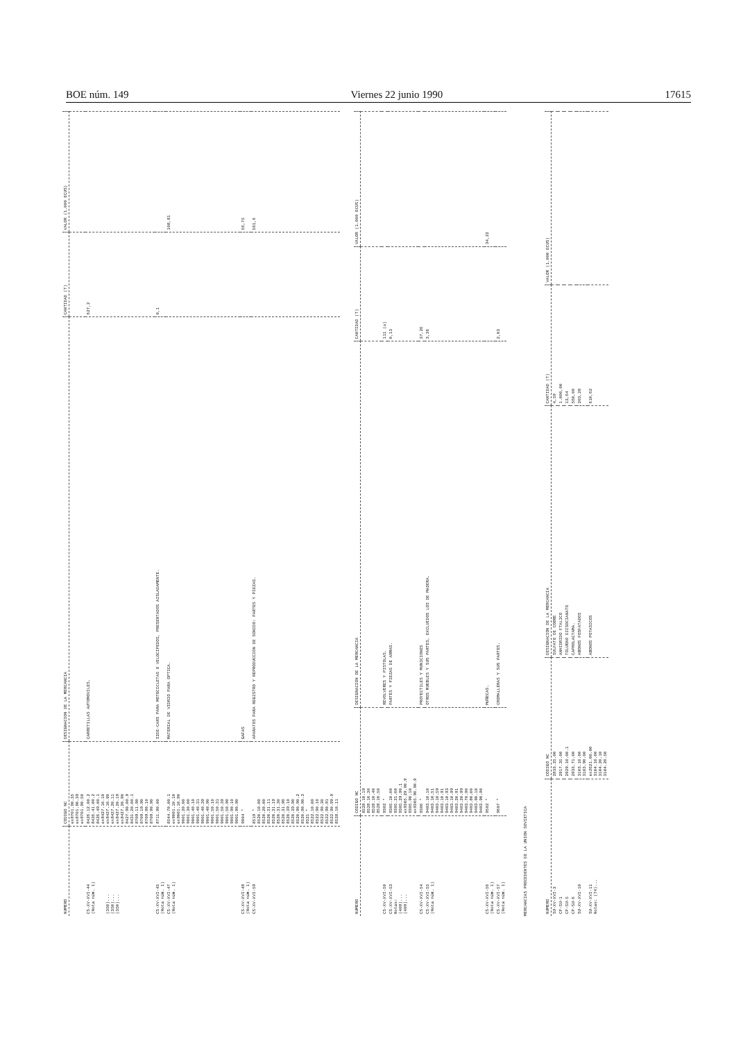BOE núm. 149 Viernes 22 junio 1990 17615
| NUMERO | CODIGO NC | DESIGNACION DE LA MERCANCIA | CANTIDAD (T) | VALOR (1.000 ECUS) |
| --- | --- | --- | --- | --- |
| | ex8701.90.35 ex8701.90.39 ex8701.90.50 | | | |
| CS-XV-XVI-44 (Nota núm. 1) (350)... (350)... (350)... | 8426.12.00.2 8426.41.00.2 8426.49.00.1 ex8427.10.10 ex8427.10.90 ex8427.20.11 ex8427.20.19 ex8427.20.90 8427.90.00.9 8431.20.00.1 8709.11.90 8709.19.90 8709.90.10 8709.90.90 | CARRETILLAS AUTOMOVILES. | 627,2 | |
| CS-XV-XVI-45 (Nota núm. 1) | 8711.90.00 | SIDE-CARS PARA MOTOCICLETAS O VELOCIPEDOS, PRESENTADOS AISLADAMENTE. | 0,1 | |
| CS-XV-XVI-47 (Nota núm. 1) | 8544.70.00.1 ex9001.10.10 ex9001.10.90 9001.20.00 9001.30.00 9001.40.10 9001.40.31 9001.40.39 9001.40.90 9001.50.10 9001.50.31 9001.50.39 9001.50.90 9001.90.10 9001.90.90 | MATERIAL DE VIDRIO PARA OPTICA. | | 108,81 |
| CS-XV-XVI-48 (Nota núm. 1) | 9004 * | GAFAS | | 56,75 |
| CS-XV-XVI-59 | 8519 * 8520.10.00 8520.20.00 8520.31.11 8520.31.19 8520.31.30 8520.31.90 8520.39.10 8520.39.90 8520.90.90.2 8520.90.90.3 8521 * 8522.10.00 8522.90.10 8522.90.30 8522.90.91 8522.90.99.9 8528.10.11 | APARATOS PARA REGISTRO Y REPRODUCCION DE SONIDO: PARTES Y PIEZAS. | | 561,6 |
| NUMERO | CODIGO NC | DESIGNACION DE LA MERCANCIA | CANTIDAD (T) | VALOR (1.000 ECUS) |
| --- | --- | --- | --- | --- |
| | 8528.10.19 8528.10.30 8528.10.40 8528.10.50 | | | |
| CS-XV-XVI-50 | 9302 * | REVOLVERES Y PISTOLAS. | 111 (u) | |
| CS-XV-XVI-53 Notas: (409)... (409)... | 9305.10.00 9305.21.00 9305.29.90.1 ex9305.29.90.9 9305.90.10 ex9305.90.90.9 | PARTES Y PIEZAS DE ARMAS. | 0,13 | |
| CS-XV-XVI-54 | 9306 * | PROYECTILES Y MUNICIONES | 37,26 | |
| CS-XV-XVI-55 (Nota núm. 1) | 9403.10.10 9403.10.51 9403.10.59 9403.10.91 9403.10.93 9403.10.99 9403.20.91 9403.20.99 9403.70.90 9403.80.00 9403.90.10 9403.90.90 | OTROS MUEBLES Y SUS PARTES, EXCLUIDOS LOS DE MADERA. | 3,36 | |
| CS-XV-XVI-56 (Nota núm. 1) | 9502 * | MUÑECAS. | | 34,22 |
| CS-XV-XVI-57 (Nota núm. 1) | 9607 * | CREMALLERAS Y SUS PARTES. | 2,03 | |
MERCANCIAS PROCEDENTES DE LA UNION SOVIETICA
| NUMERO | CODIGO NC | DESIGNACION DE LA MERCANCIA | CANTIDAD (T) | VALOR (1.000 ECUS) |
| --- | --- | --- | --- | --- |
| SU-XV-XVI-3 | 2833.25.00 | SULFATO DE COBRE | 4,59 | |
| CP-SU-1 | 2917.35.00 | ANHIDRIDO FTALICO | 1.000,00 | |
| CP-SU-5 | 2929.10.00.1 | TOLUENO DIISOCIANATO | 13,64 | |
| CP-SU-6 | 2933.71.00 | CAPROLACTAMA. | 560,00 | |
| SU-XV-XVI-10 | 3103.10.00 3103.90.00 | ABONOS FOSFATADOS | 203,28 | |
| SU-XV-XVI-11 Notas: (74)... | ex2621.00.00 3104.10.00 3104.20.10 3104.20.50 | ABONOS POTASICOS | 610,62 | |